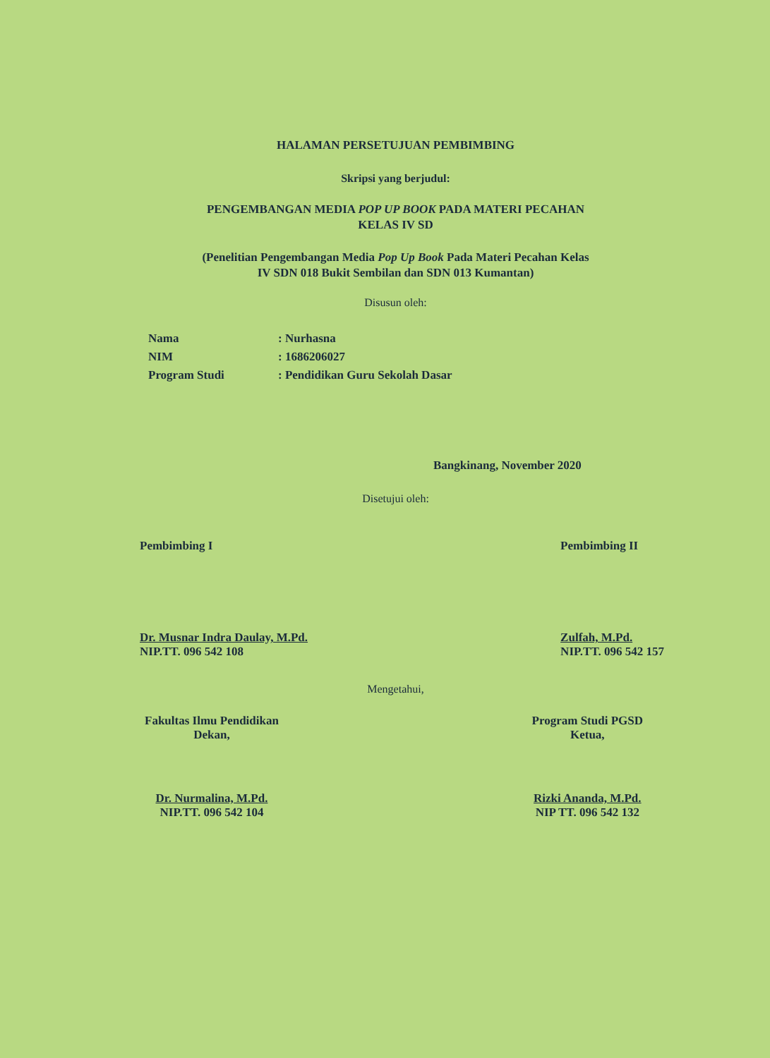HALAMAN PERSETUJUAN PEMBIMBING
Skripsi yang berjudul:
PENGEMBANGAN MEDIA POP UP BOOK PADA MATERI PECAHAN
KELAS IV SD
(Penelitian Pengembangan Media Pop Up Book Pada Materi Pecahan Kelas
IV SDN 018 Bukit Sembilan dan SDN 013 Kumantan)
Disusun oleh:
| Nama | : Nurhasna |
| NIM | : 1686206027 |
| Program Studi | : Pendidikan Guru Sekolah Dasar |
Bangkinang, November 2020
Disetujui oleh:
Pembimbing I
Dr. Musnar Indra Daulay, M.Pd.
NIP.TT. 096 542 108
Pembimbing II
Zulfah, M.Pd.
NIP.TT. 096 542 157
Mengetahui,
Fakultas Ilmu Pendidikan
Dekan,
Dr. Nurmalina, M.Pd.
NIP.TT. 096 542 104
Program Studi PGSD
Ketua,
Rizki Ananda, M.Pd.
NIP TT. 096 542 132